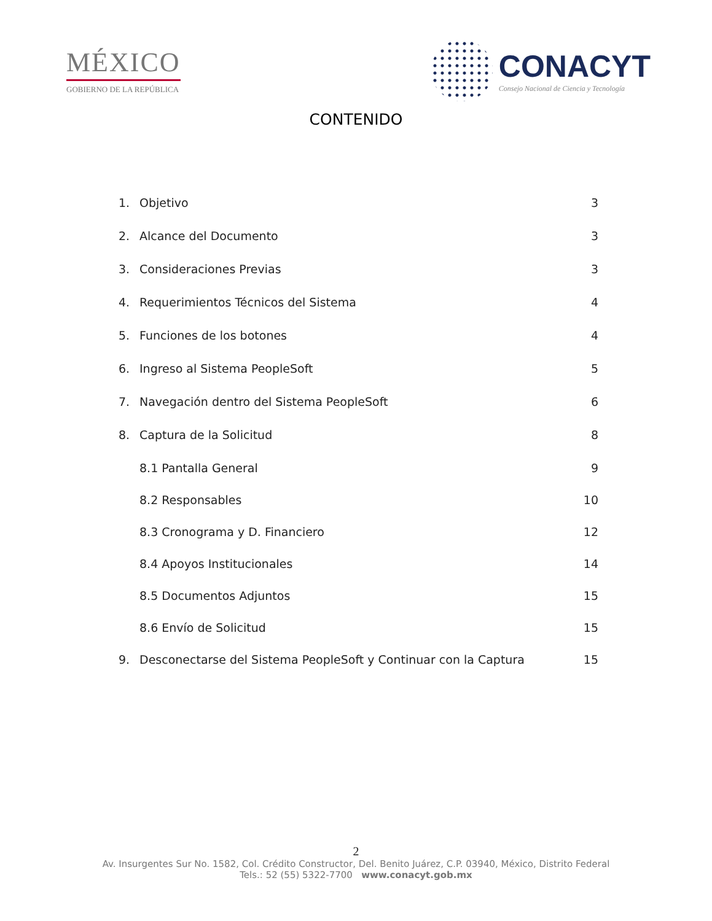MÉXICO
GOBIERNO DE LA REPÚBLICA
CONACYT
Consejo Nacional de Ciencia y Tecnología
CONTENIDO
1. Objetivo 3
2. Alcance del Documento 3
3. Consideraciones Previas 3
4. Requerimientos Técnicos del Sistema 4
5. Funciones de los botones 4
6. Ingreso al Sistema PeopleSoft 5
7. Navegación dentro del Sistema PeopleSoft 6
8. Captura de la Solicitud 8
8.1 Pantalla General 9
8.2 Responsables 10
8.3 Cronograma y D. Financiero 12
8.4 Apoyos Institucionales 14
8.5 Documentos Adjuntos 15
8.6 Envío de Solicitud 15
9. Desconectarse del Sistema PeopleSoft y Continuar con la Captura 15
2
Av. Insurgentes Sur No. 1582, Col. Crédito Constructor, Del. Benito Juárez, C.P. 03940, México, Distrito Federal
Tels.: 52 (55) 5322-7700 www.conacyt.gob.mx